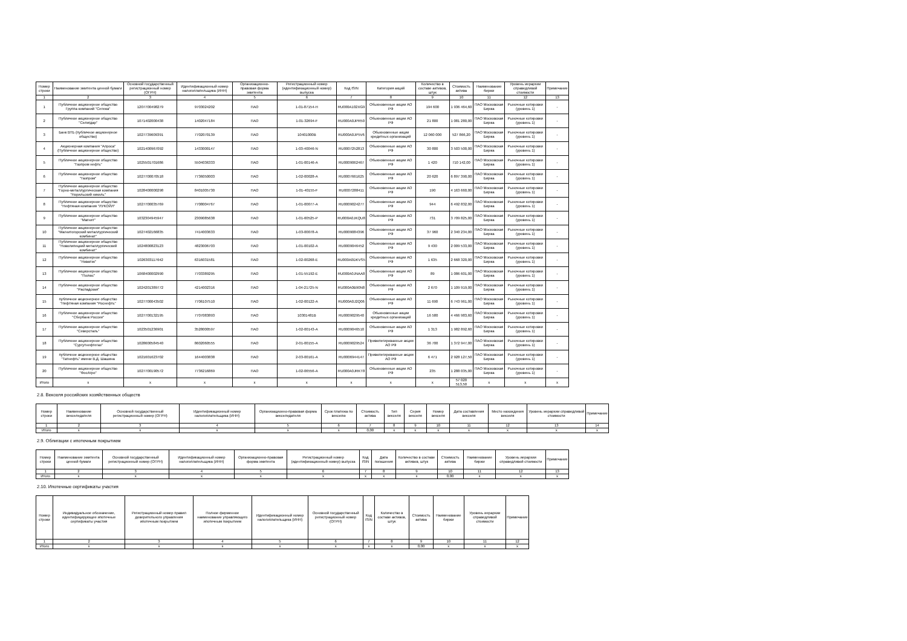| Номер строки | Наименование эмитента ценной бумаги | Основной государственный регистрационный номер (ОГРН) | Идентификационный номер налогоплательщика (ИНН) | Организационно-правовая форма эмитента | Регистрационный номер (идентификационный номер) выпуска | Код ISIN | Категория акций | Количество в составе активов, штук | Стоимость актива | Наименование биржи | Уровень иерархии справедливой стоимости | Примечание |
| --- | --- | --- | --- | --- | --- | --- | --- | --- | --- | --- | --- | --- |
| 1 | 2 | 3 | 4 | 5 | 6 | 7 | 8 | 9 | 10 | 11 | 12 | 13 |
| 1 | Публичное акционерное общество Группа компаний "Сегежа" | 1207700498279 | 9703024202 | ПАО | 1-01-87154-H | RU000A102XG9 | Обыкновенные акции АО РФ | 194 600 | 1 936 464,60 | ПАО Московская Биржа | Рыночные котировки (уровень 1) | - |
| 2 | Публичное акционерное общество "Селигдар" | 1071402000438 | 1402047184 | ПАО | 1-01-32694-F | RU000A0JPR50 | Обыкновенные акции АО РФ | 21 800 | 1 081 280,00 | ПАО Московская Биржа | Рыночные котировки (уровень 1) | - |
| 3 | Банк ВТБ (публичное акционерное общество) | 1027739609391 | 7702070139 | ПАО | 10401000B | RU000A0JP5V6 | Обыкновенные акции кредитных организаций | 12 060 000 | 527 866,20 | ПАО Московская Биржа | Рыночные котировки (уровень 1) | - |
| 4 | Акционерная компания "Алроса" (Публичное акционерное общество) | 1021400967092 | 1433000147 | ПАО | 1-03-40046-N | RU0007252813 | Обыкновенные акции АО РФ | 30 800 | 3 503 500,00 | ПАО Московская Биржа | Рыночные котировки (уровень 1) | - |
| 5 | Публичное акционерное общество "Газпром нефть" | 1025501701686 | 5504036333 | ПАО | 1-01-00146-A | RU0009062467 | Обыкновенные акции АО РФ | 1 420 | 710 142,00 | ПАО Московская Биржа | Рыночные котировки (уровень 1) | - |
| 6 | Публичное акционерное общество "Газпром" | 1027700070518 | 7736050003 | ПАО | 1-02-00028-A | RU0007661625 | Обыкновенные акции АО РФ | 20 620 | 6 897 390,00 | ПАО Московская Биржа | Рыночные котировки (уровень 1) | - |
| 7 | Публичное акционерное общество "Горно-металлургическая компания "Норильский никель" | 1028400000298 | 8401005730 | ПАО | 1-01-40155-F | RU0007288411 | Обыкновенные акции АО РФ | 190 | 4 163 660,00 | ПАО Московская Биржа | Рыночные котировки (уровень 1) | - |
| 8 | Публичное акционерное общество "Нефтяная компания "ЛУКОЙЛ" | 1027700035769 | 7708004767 | ПАО | 1-01-00077-A | RU0009024277 | Обыкновенные акции АО РФ | 944 | 6 492 832,00 | ПАО Московская Биржа | Рыночные котировки (уровень 1) | - |
| 9 | Публичное акционерное общество "Магнит" | 1032304945947 | 2309085638 | ПАО | 1-01-60525-P | RU000A0JKQU8 | Обыкновенные акции АО РФ | 731 | 3 709 825,00 | ПАО Московская Биржа | Рыночные котировки (уровень 1) | - |
| 10 | Публичное акционерное общество "Магнитогорский металлургический комбинат" | 1027402166835 | 7414003633 | ПАО | 1-03-00078-A | RU0009084396 | Обыкновенные акции АО РФ | 37 960 | 2 340 234,00 | ПАО Московская Биржа | Рыночные котировки (уровень 1) | - |
| 11 | Публичное акционерное общество "Новолипецкий металлургический комбинат" | 1024800823123 | 4823006703 | ПАО | 1-01-00102-A | RU0009046452 | Обыкновенные акции АО РФ | 9 430 | 2 009 533,00 | ПАО Московская Биржа | Рыночные котировки (уровень 1) | - |
| 12 | Публичное акционерное общество "Новатэк" | 1026303117642 | 6316031581 | ПАО | 1-02-00268-E | RU000A0DKVS5 | Обыкновенные акции АО РФ | 1 635 | 2 668 320,00 | ПАО Московская Биржа | Рыночные котировки (уровень 1) | - |
| 13 | Публичное акционерное общество "Полюс" | 1068400002990 | 7703389295 | ПАО | 1-01-55192-E | RU000A0JNAA8 | Обыкновенные акции АО РФ | 89 | 1 086 601,00 | ПАО Московская Биржа | Рыночные котировки (уровень 1) | - |
| 14 | Публичное акционерное общество "Распадская" | 1024201389772 | 4214002316 | ПАО | 1-04-21725-N | RU000A0B90N8 | Обыкновенные акции АО РФ | 2 670 | 1 109 919,00 | ПАО Московская Биржа | Рыночные котировки (уровень 1) | - |
| 15 | публичное акционерное общество "Нефтяная компания "Роснефть" | 1027700043502 | 7706107510 | ПАО | 1-02-00122-A | RU000A0J2Q06 | Обыкновенные акции АО РФ | 11 690 | 6 743 961,00 | ПАО Московская Биржа | Рыночные котировки (уровень 1) | - |
| 16 | Публичное акционерное общество "Сбербанк России" | 1027700132195 | 7707083893 | ПАО | 10301481B | RU0009029540 | Обыкновенные акции кредитных организаций | 16 580 | 4 466 983,60 | ПАО Московская Биржа | Рыночные котировки (уровень 1) | - |
| 17 | Публичное акционерное общество "Северсталь" | 1023501236901 | 3528000597 | ПАО | 1-02-00143-A | RU0009046510 | Обыкновенные акции АО РФ | 1 313 | 1 982 892,60 | ПАО Московская Биржа | Рыночные котировки (уровень 1) | - |
| 18 | Публичное акционерное общество "Сургутнефтегаз" | 1028600584540 | 8602060555 | ПАО | 2-01-00155-A | RU0009029524 | Привилегированные акции АО РФ | 36 700 | 1 372 947,00 | ПАО Московская Биржа | Рыночные котировки (уровень 1) | - |
| 19 | публичное акционерное общество "Татнефть" имени В.Д. Шашина | 1021601623702 | 1644003838 | ПАО | 2-03-00161-A | RU0006944147 | Привилегированные акции АО РФ | 6 471 | 2 928 127,50 | ПАО Московская Биржа | Рыночные котировки (уровень 1) | - |
| 20 | Публичное акционерное общество "ФосАгро" | 1027700190572 | 7736216869 | ПАО | 1-02-06556-A | RU000A0JRKT8 | Обыкновенные акции АО РФ | 235 | 1 288 035,00 | ПАО Московская Биржа | Рыночные котировки (уровень 1) | - |
| Итого | x | x | x | x | x | x | x | x | 57 020 513,50 | x | x | x |
2.8. Векселя российских хозяйственных обществ
| Номер строки | Наименование векселедателя | Основной государственный регистрационный номер (ОГРН) | Идентификационный номер налогоплательщика (ИНН) | Организационно-правовая форма векселедателя | Срок платежа по векселю | Стоимость актива | Тип векселя | Серия векселя | Номер векселя | Дата составления векселя | Место нахождения векселя | Уровень иерархии справедливой стоимости | Примечание |
| --- | --- | --- | --- | --- | --- | --- | --- | --- | --- | --- | --- | --- | --- |
| 1 | 2 | 3 | 4 | 5 | 6 | 7 | 8 | 9 | 10 | 11 | 12 | 13 | 14 |
| Итого | x | x | x | x | x | 0,00 | x | x | x | x | x | x | x |
2.9. Облигации с ипотечным покрытием
| Номер строки | Наименование эмитента ценной бумаги | Основной государственный регистрационный номер (ОГРН) | Идентификационный номер налогоплательщика (ИНН) | Организационно-правовая форма эмитента | Регистрационный номер (идентификационный номер) выпуска | Код ISIN | Дата погашения | Количество в составе активов, штук | Стоимость актива | Наименование биржи | Уровень иерархии справедливой стоимости | Примечание |
| --- | --- | --- | --- | --- | --- | --- | --- | --- | --- | --- | --- | --- |
| 1 | 2 | 3 | 4 | 5 | 6 | 7 | 8 | 9 | 10 | 11 | 12 | 13 |
| Итого | x | x | x | x | x | x | x | x | 0,00 | x | x | x |
2.10. Ипотечные сертификаты участия
| Номер строки | Индивидуальное обозначение, идентифицирующее ипотечные сертификаты участия | Регистрационный номер правил доверительного управления ипотечным покрытием | Полное фирменное наименование управляющего ипотечным покрытием | Идентификационный номер налогоплательщика (ИНН) | Основной государственный регистрационный номер (ОГРН) | Код ISIN | Количество в составе активов, штук | Стоимость актива | Наименование биржи | Уровень иерархии справедливой стоимости | Примечание |
| --- | --- | --- | --- | --- | --- | --- | --- | --- | --- | --- | --- |
| 1 | 2 | 3 | 4 | 5 | 6 | 7 | 8 | 9 | 10 | 11 | 12 |
| Итого | x | x | x | x | x | x | x | 0,00 | x | x | x |